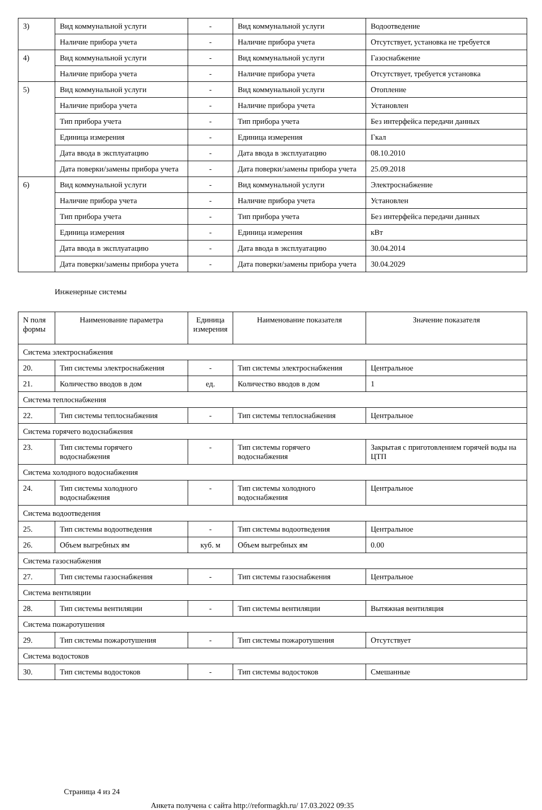| 3) | Вид коммунальной услуги | - | Вид коммунальной услуги | Водоотведение |
| | Наличие прибора учета | - | Наличие прибора учета | Отсутствует, установка не требуется |
| 4) | Вид коммунальной услуги | - | Вид коммунальной услуги | Газоснабжение |
| | Наличие прибора учета | - | Наличие прибора учета | Отсутствует, требуется установка |
| 5) | Вид коммунальной услуги | - | Вид коммунальной услуги | Отопление |
| | Наличие прибора учета | - | Наличие прибора учета | Установлен |
| | Тип прибора учета | - | Тип прибора учета | Без интерфейса передачи данных |
| | Единица измерения | - | Единица измерения | Гкал |
| | Дата ввода в эксплуатацию | - | Дата ввода в эксплуатацию | 08.10.2010 |
| | Дата поверки/замены прибора учета | - | Дата поверки/замены прибора учета | 25.09.2018 |
| 6) | Вид коммунальной услуги | - | Вид коммунальной услуги | Электроснабжение |
| | Наличие прибора учета | - | Наличие прибора учета | Установлен |
| | Тип прибора учета | - | Тип прибора учета | Без интерфейса передачи данных |
| | Единица измерения | - | Единица измерения | кВт |
| | Дата ввода в эксплуатацию | - | Дата ввода в эксплуатацию | 30.04.2014 |
| | Дата поверки/замены прибора учета | - | Дата поверки/замены прибора учета | 30.04.2029 |
Инженерные системы
| N поля формы | Наименование параметра | Единица измерения | Наименование показателя | Значение показателя |
| --- | --- | --- | --- | --- |
| Система электроснабжения | | | | |
| 20. | Тип системы электроснабжения | - | Тип системы электроснабжения | Центральное |
| 21. | Количество вводов в дом | ед. | Количество вводов в дом | 1 |
| Система теплоснабжения | | | | |
| 22. | Тип системы теплоснабжения | - | Тип системы теплоснабжения | Центральное |
| Система горячего водоснабжения | | | | |
| 23. | Тип системы горячего водоснабжения | - | Тип системы горячего водоснабжения | Закрытая с приготовлением горячей воды на ЦТП |
| Система холодного водоснабжения | | | | |
| 24. | Тип системы холодного водоснабжения | - | Тип системы холодного водоснабжения | Центральное |
| Система водоотведения | | | | |
| 25. | Тип системы водоотведения | - | Тип системы водоотведения | Центральное |
| 26. | Объем выгребных ям | куб. м | Объем выгребных ям | 0.00 |
| Система газоснабжения | | | | |
| 27. | Тип системы газоснабжения | - | Тип системы газоснабжения | Центральное |
| Система вентиляции | | | | |
| 28. | Тип системы вентиляции | - | Тип системы вентиляции | Вытяжная вентиляция |
| Система пожаротушения | | | | |
| 29. | Тип системы пожаротушения | - | Тип системы пожаротушения | Отсутствует |
| Система водостоков | | | | |
| 30. | Тип системы водостоков | - | Тип системы водостоков | Смешанные |
Страница 4 из 24
Анкета получена с сайта http://reformagkh.ru/ 17.03.2022 09:35